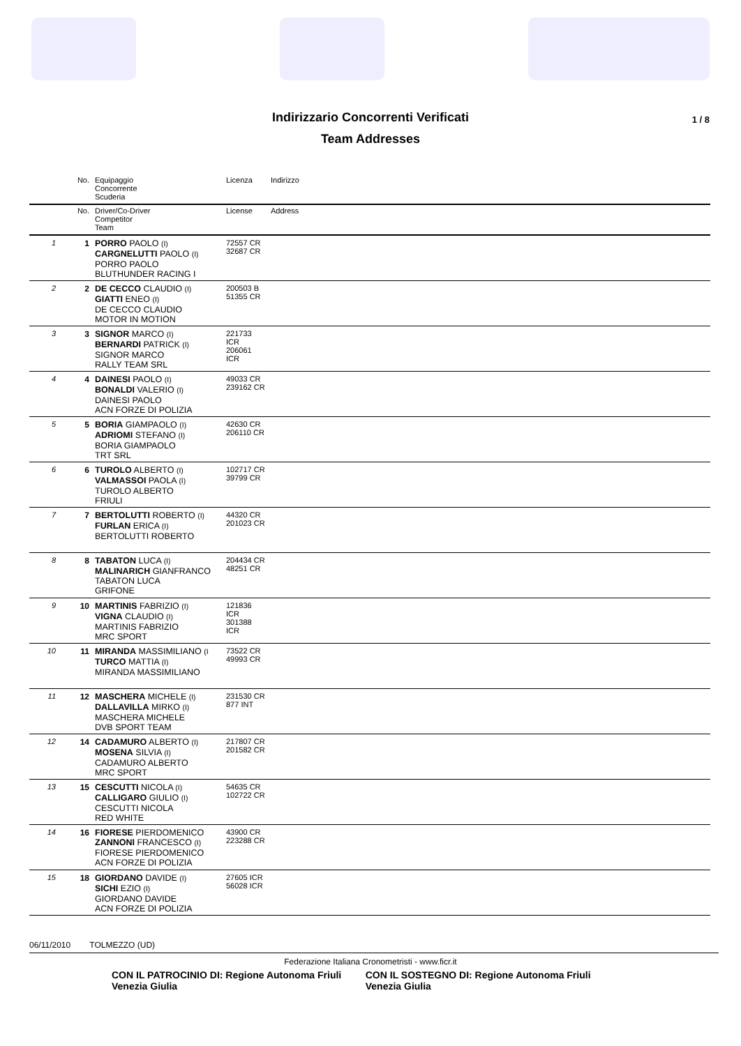Indirizzario Concorrenti Verificati
1 / 8
Team Addresses
| | No. | Equipaggio Concorrente Scuderia | Licenza | Indirizzo |
| --- | --- | --- | --- | --- |
| | No. | Driver/Co-Driver Competitor Team | License | Address |
| 1 | 1 | PORRO PAOLO (I) CARGNELUTTI PAOLO (I) PORRO PAOLO BLUTHUNDER RACING I | 72557 CR 32687 CR | |
| 2 | 2 | DE CECCO CLAUDIO (I) GIATTI ENEO (I) DE CECCO CLAUDIO MOTOR IN MOTION | 200503 B 51355 CR | |
| 3 | 3 | SIGNOR MARCO (I) BERNARDI PATRICK (I) SIGNOR MARCO RALLY TEAM SRL | 221733 ICR 206061 ICR | |
| 4 | 4 | DAINESI PAOLO (I) BONALDI VALERIO (I) DAINESI PAOLO ACN FORZE DI POLIZIA | 49033 CR 239162 CR | |
| 5 | 5 | BORIA GIAMPAOLO (I) ADRIOMI STEFANO (I) BORIA GIAMPAOLO TRT SRL | 42630 CR 206110 CR | |
| 6 | 6 | TUROLO ALBERTO (I) VALMASSOI PAOLA (I) TUROLO ALBERTO FRIULI | 102717 CR 39799 CR | |
| 7 | 7 | BERTOLUTTI ROBERTO (I) FURLAN ERICA (I) BERTOLUTTI ROBERTO | 44320 CR 201023 CR | |
| 8 | 8 | TABATON LUCA (I) MALINARICH GIANFRANCO TABATON LUCA GRIFONE | 204434 CR 48251 CR | |
| 9 | 10 | MARTINIS FABRIZIO (I) VIGNA CLAUDIO (I) MARTINIS FABRIZIO MRC SPORT | 121836 ICR 301388 ICR | |
| 10 | 11 | MIRANDA MASSIMILIANO (I TURCO MATTIA (I) MIRANDA MASSIMILIANO | 73522 CR 49993 CR | |
| 11 | 12 | MASCHERA MICHELE (I) DALLAVILLA MIRKO (I) MASCHERA MICHELE DVB SPORT TEAM | 231530 CR 877 INT | |
| 12 | 14 | CADAMURO ALBERTO (I) MOSENA SILVIA (I) CADAMURO ALBERTO MRC SPORT | 217807 CR 201582 CR | |
| 13 | 15 | CESCUTTI NICOLA (I) CALLIGARO GIULIO (I) CESCUTTI NICOLA RED WHITE | 54635 CR 102722 CR | |
| 14 | 16 | FIORESE PIERDOMENICO ZANNONI FRANCESCO (I) FIORESE PIERDOMENICO ACN FORZE DI POLIZIA | 43900 CR 223288 CR | |
| 15 | 18 | GIORDANO DAVIDE (I) SICHI EZIO (I) GIORDANO DAVIDE ACN FORZE DI POLIZIA | 27605 ICR 56028 ICR | |
06/11/2010 TOLMEZZO (UD)
Federazione Italiana Cronometristi - www.ficr.it
CON IL PATROCINIO DI: Regione Autonoma Friuli Venezia Giulia CON IL SOSTEGNO DI: Regione Autonoma Friuli Venezia Giulia